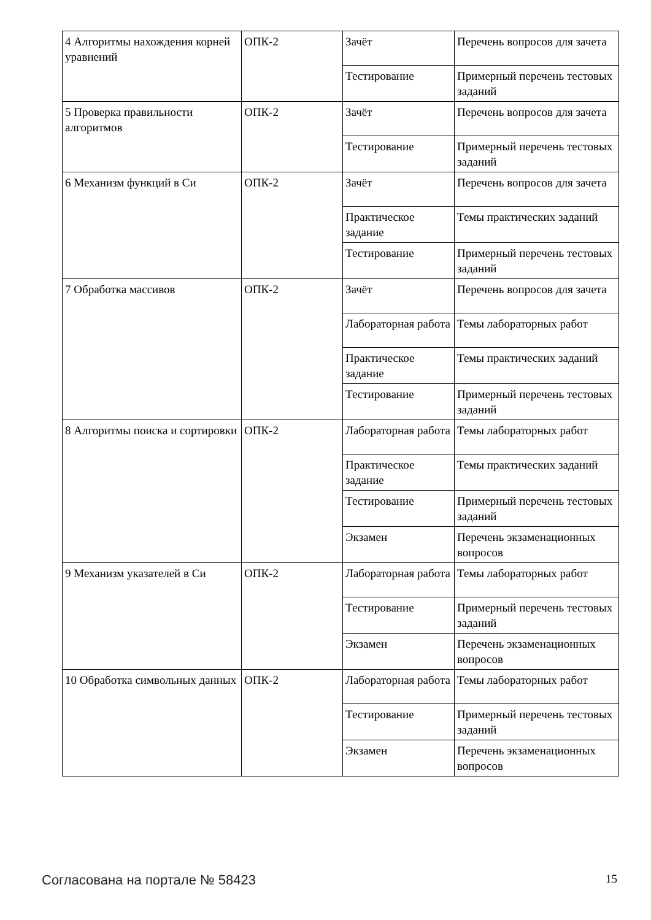| 4 Алгоритмы нахождения корней уравнений | ОПК-2 | Зачёт | Перечень вопросов для зачета |
| | | Тестирование | Примерный перечень тестовых заданий |
| 5 Проверка правильности алгоритмов | ОПК-2 | Зачёт | Перечень вопросов для зачета |
| | | Тестирование | Примерный перечень тестовых заданий |
| 6 Механизм функций в Си | ОПК-2 | Зачёт | Перечень вопросов для зачета |
| | | Практическое задание | Темы практических заданий |
| | | Тестирование | Примерный перечень тестовых заданий |
| 7 Обработка массивов | ОПК-2 | Зачёт | Перечень вопросов для зачета |
| | | Лабораторная работа | Темы лабораторных работ |
| | | Практическое задание | Темы практических заданий |
| | | Тестирование | Примерный перечень тестовых заданий |
| 8 Алгоритмы поиска и сортировки | ОПК-2 | Лабораторная работа | Темы лабораторных работ |
| | | Практическое задание | Темы практических заданий |
| | | Тестирование | Примерный перечень тестовых заданий |
| | | Экзамен | Перечень экзаменационных вопросов |
| 9 Механизм указателей в Си | ОПК-2 | Лабораторная работа | Темы лабораторных работ |
| | | Тестирование | Примерный перечень тестовых заданий |
| | | Экзамен | Перечень экзаменационных вопросов |
| 10 Обработка символьных данных | ОПК-2 | Лабораторная работа | Темы лабораторных работ |
| | | Тестирование | Примерный перечень тестовых заданий |
| | | Экзамен | Перечень экзаменационных вопросов |
Согласована на портале № 58423 15